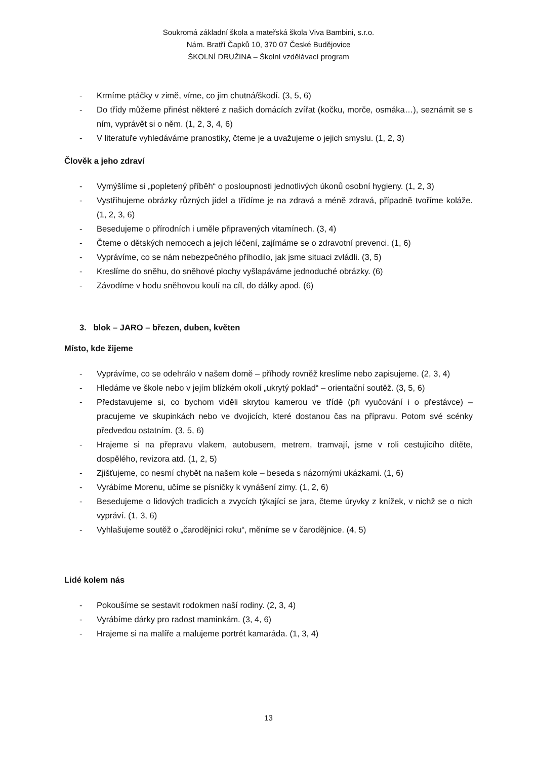Soukromá základní škola a mateřská škola Viva Bambini, s.r.o.
Nám. Bratří Čapků 10, 370 07 České Budějovice
ŠKOLNÍ DRUŽINA – Školní vzdělávací program
- Krmíme ptáčky v zimě, víme, co jim chutná/škodí. (3, 5, 6)
- Do třídy můžeme přinést některé z našich domácích zvířat (kočku, morče, osmáka…), seznámit se s ním, vyprávět si o něm. (1, 2, 3, 4, 6)
- V literatuře vyhledáváme pranostiky, čteme je a uvažujeme o jejich smyslu. (1, 2, 3)
Člověk a jeho zdraví
- Vymýšlíme si „popletený příběh“ o posloupnosti jednotlivých úkonů osobní hygieny. (1, 2, 3)
- Vystřihujeme obrázky různých jídel a třídíme je na zdravá a méně zdravá, případně tvoříme koláže. (1, 2, 3, 6)
- Besedujeme o přírodních i uměle připravených vitamínech. (3, 4)
- Čteme o dětských nemocech a jejich léčení, zajímáme se o zdravotní prevenci. (1, 6)
- Vyprávíme, co se nám nebezpečného přihodilo, jak jsme situaci zvládli. (3, 5)
- Kreslíme do sněhu, do sněhové plochy vyšlapáváme jednoduché obrázky. (6)
- Závodíme v hodu sněhovou koulí na cíl, do dálky apod. (6)
3. blok – JARO – březen, duben, květen
Místo, kde žijeme
- Vyprávíme, co se odehrálo v našem domě – příhody rovněž kreslíme nebo zapisujeme. (2, 3, 4)
- Hledáme ve škole nebo v jejím blízkém okolí „ukrytý poklad“ – orientační soutěž. (3, 5, 6)
- Představujeme si, co bychom viděli skrytou kamerou ve třídě (při vyučování i o přestávce) – pracujeme ve skupinkách nebo ve dvojicích, které dostanou čas na přípravu. Potom své scénky předvedou ostatním. (3, 5, 6)
- Hrajeme si na přepravu vlakem, autobusem, metrem, tramvají, jsme v roli cestujícího dítěte, dospělého, revizora atd. (1, 2, 5)
- Zjišťujeme, co nesmí chybět na našem kole – beseda s názornými ukázkami. (1, 6)
- Vyrábíme Morenu, učíme se písničky k vynášení zimy. (1, 2, 6)
- Besedujeme o lidových tradicích a zvycích týkající se jara, čteme úryvky z knížek, v nichž se o nich vypráví. (1, 3, 6)
- Vyhlašujeme soutěž o „čarodějnici roku“, měníme se v čarodějnice. (4, 5)
Lidé kolem nás
- Pokoušíme se sestavit rodokmen naší rodiny. (2, 3, 4)
- Vyrábíme dárky pro radost maminkám. (3, 4, 6)
- Hrajeme si na malíře a malujeme portrét kamaráda. (1, 3, 4)
13